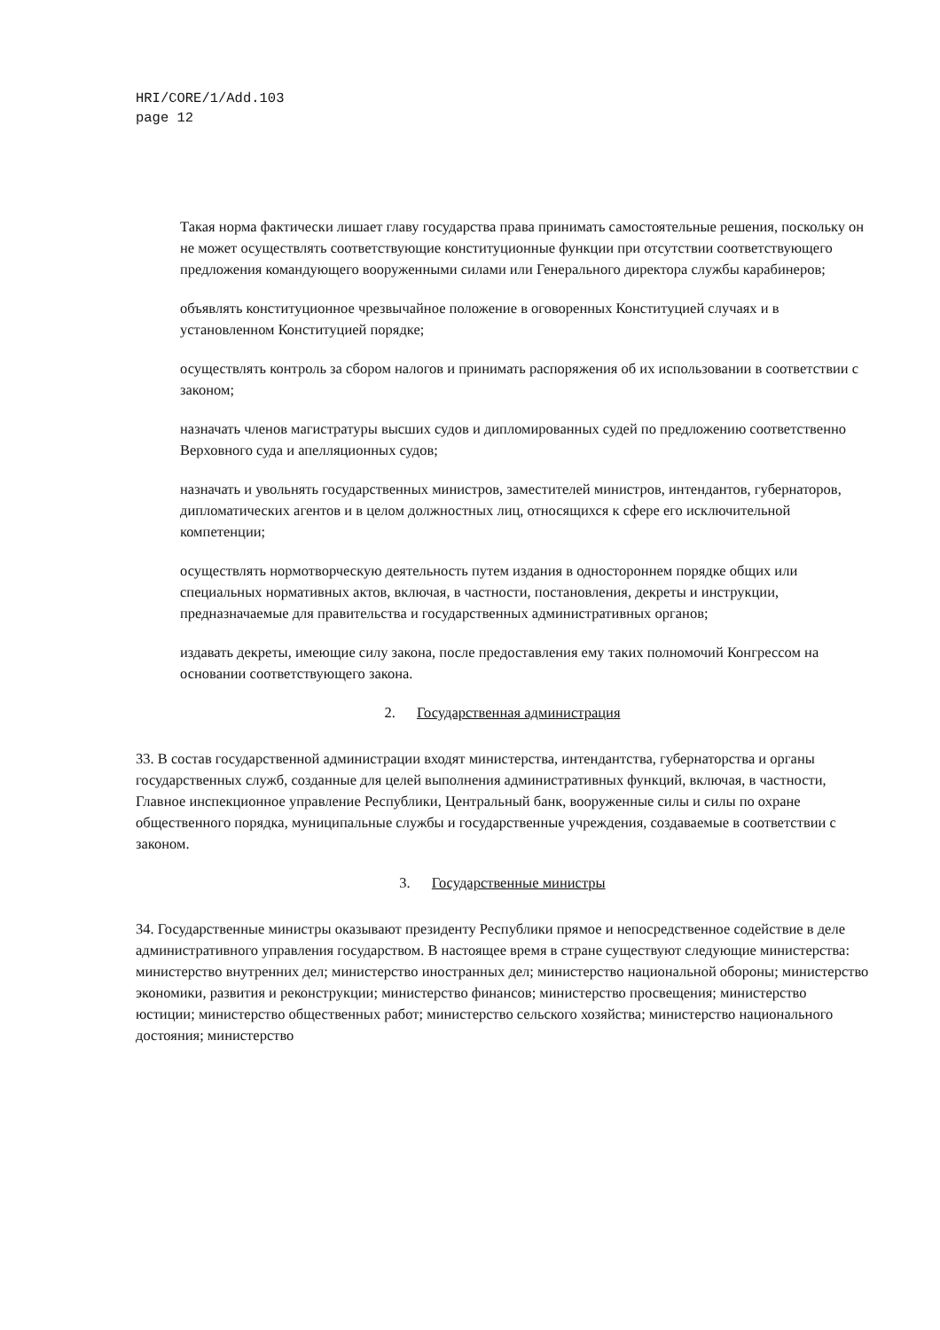HRI/CORE/1/Add.103
page 12
Такая норма фактически лишает главу государства права принимать самостоятельные решения, поскольку он не может осуществлять соответствующие конституционные функции при отсутствии соответствующего предложения командующего вооруженными силами или Генерального директора службы карабинеров;
объявлять конституционное чрезвычайное положение в оговоренных Конституцией случаях и в установленном Конституцией порядке;
осуществлять контроль за сбором налогов и принимать распоряжения об их использовании в соответствии с законом;
назначать членов магистратуры высших судов и дипломированных судей по предложению соответственно Верховного суда и апелляционных судов;
назначать и увольнять государственных министров, заместителей министров, интендантов, губернаторов, дипломатических агентов и в целом должностных лиц, относящихся к сфере его исключительной компетенции;
осуществлять нормотворческую деятельность путем издания в одностороннем порядке общих или специальных нормативных актов, включая, в частности, постановления, декреты и инструкции, предназначаемые для правительства и государственных административных органов;
издавать декреты, имеющие силу закона, после предоставления ему таких полномочий Конгрессом на основании соответствующего закона.
2. Государственная администрация
33. В состав государственной администрации входят министерства, интендантства, губернаторства и органы государственных служб, созданные для целей выполнения административных функций, включая, в частности, Главное инспекционное управление Республики, Центральный банк, вооруженные силы и силы по охране общественного порядка, муниципальные службы и государственные учреждения, создаваемые в соответствии с законом.
3. Государственные министры
34. Государственные министры оказывают президенту Республики прямое и непосредственное содействие в деле административного управления государством. В настоящее время в стране существуют следующие министерства: министерство внутренних дел; министерство иностранных дел; министерство национальной обороны; министерство экономики, развития и реконструкции; министерство финансов; министерство просвещения; министерство юстиции; министерство общественных работ; министерство сельского хозяйства; министерство национального достояния; министерство